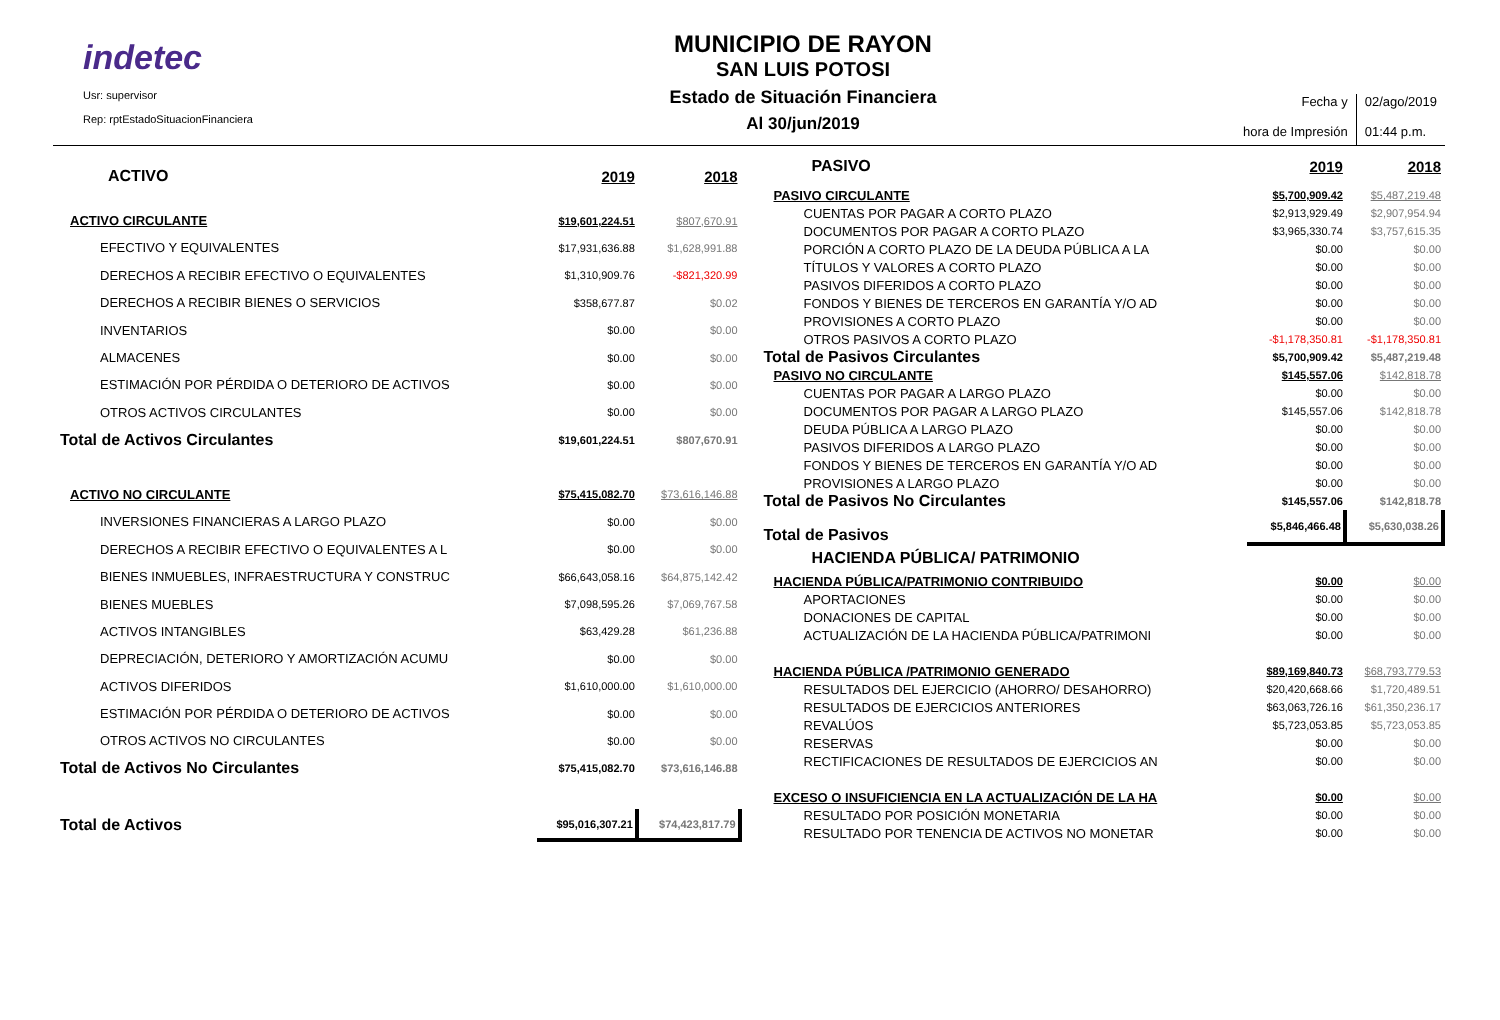indetec
Usr: supervisor
Rep: rptEstadoSituacionFinanciera
MUNICIPIO DE RAYON
SAN LUIS POTOSI
Estado de Situación Financiera
Al 30/jun/2019
Fecha y
hora de Impresión
02/ago/2019
01:44 p.m.
| ACTIVO | 2019 | 2018 |
| ACTIVO CIRCULANTE | $19,601,224.51 | $807,670.91 |
| EFECTIVO Y EQUIVALENTES | $17,931,636.88 | $1,628,991.88 |
| DERECHOS A RECIBIR EFECTIVO O EQUIVALENTES | $1,310,909.76 | -$821,320.99 |
| DERECHOS A RECIBIR BIENES O SERVICIOS | $358,677.87 | $0.02 |
| INVENTARIOS | $0.00 | $0.00 |
| ALMACENES | $0.00 | $0.00 |
| ESTIMACIÓN POR PÉRDIDA O DETERIORO DE ACTIVOS | $0.00 | $0.00 |
| OTROS ACTIVOS CIRCULANTES | $0.00 | $0.00 |
| Total de Activos Circulantes | $19,601,224.51 | $807,670.91 |
| ACTIVO NO CIRCULANTE | $75,415,082.70 | $73,616,146.88 |
| INVERSIONES FINANCIERAS A LARGO PLAZO | $0.00 | $0.00 |
| DERECHOS A RECIBIR EFECTIVO O EQUIVALENTES A L | $0.00 | $0.00 |
| BIENES INMUEBLES, INFRAESTRUCTURA Y CONSTRUC | $66,643,058.16 | $64,875,142.42 |
| BIENES MUEBLES | $7,098,595.26 | $7,069,767.58 |
| ACTIVOS INTANGIBLES | $63,429.28 | $61,236.88 |
| DEPRECIACIÓN, DETERIORO Y AMORTIZACIÓN ACUMU | $0.00 | $0.00 |
| ACTIVOS DIFERIDOS | $1,610,000.00 | $1,610,000.00 |
| ESTIMACIÓN POR PÉRDIDA O DETERIORO DE ACTIVOS | $0.00 | $0.00 |
| OTROS ACTIVOS NO CIRCULANTES | $0.00 | $0.00 |
| Total de Activos No Circulantes | $75,415,082.70 | $73,616,146.88 |
| Total de Activos | $95,016,307.21 | $74,423,817.79 |
| PASIVO | 2019 | 2018 |
| PASIVO CIRCULANTE | $5,700,909.42 | $5,487,219.48 |
| CUENTAS POR PAGAR A CORTO PLAZO | $2,913,929.49 | $2,907,954.94 |
| DOCUMENTOS POR PAGAR A CORTO PLAZO | $3,965,330.74 | $3,757,615.35 |
| PORCIÓN A CORTO PLAZO DE LA DEUDA PÚBLICA A LA | $0.00 | $0.00 |
| TÍTULOS Y VALORES A CORTO PLAZO | $0.00 | $0.00 |
| PASIVOS DIFERIDOS A CORTO PLAZO | $0.00 | $0.00 |
| FONDOS Y BIENES DE TERCEROS EN GARANTÍA Y/O AD | $0.00 | $0.00 |
| PROVISIONES A CORTO PLAZO | $0.00 | $0.00 |
| OTROS PASIVOS A CORTO PLAZO | -$1,178,350.81 | -$1,178,350.81 |
| Total de Pasivos Circulantes | $5,700,909.42 | $5,487,219.48 |
| PASIVO NO CIRCULANTE | $145,557.06 | $142,818.78 |
| CUENTAS POR PAGAR A LARGO PLAZO | $0.00 | $0.00 |
| DOCUMENTOS POR PAGAR A LARGO PLAZO | $145,557.06 | $142,818.78 |
| DEUDA PÚBLICA A LARGO PLAZO | $0.00 | $0.00 |
| PASIVOS DIFERIDOS A LARGO PLAZO | $0.00 | $0.00 |
| FONDOS Y BIENES DE TERCEROS EN GARANTÍA Y/O AD | $0.00 | $0.00 |
| PROVISIONES A LARGO PLAZO | $0.00 | $0.00 |
| Total de Pasivos No Circulantes | $145,557.06 | $142,818.78 |
| Total de Pasivos | $5,846,466.48 | $5,630,038.26 |
| HACIENDA PÚBLICA/ PATRIMONIO | | |
| HACIENDA PÚBLICA/PATRIMONIO CONTRIBUIDO | $0.00 | $0.00 |
| APORTACIONES | $0.00 | $0.00 |
| DONACIONES DE CAPITAL | $0.00 | $0.00 |
| ACTUALIZACIÓN DE LA HACIENDA PÚBLICA/PATRIMONI | $0.00 | $0.00 |
| HACIENDA PÚBLICA /PATRIMONIO GENERADO | $89,169,840.73 | $68,793,779.53 |
| RESULTADOS DEL EJERCICIO (AHORRO/ DESAHORRO) | $20,420,668.66 | $1,720,489.51 |
| RESULTADOS DE EJERCICIOS ANTERIORES | $63,063,726.16 | $61,350,236.17 |
| REVALÚOS | $5,723,053.85 | $5,723,053.85 |
| RESERVAS | $0.00 | $0.00 |
| RECTIFICACIONES DE RESULTADOS DE EJERCICIOS AN | $0.00 | $0.00 |
| EXCESO O INSUFICIENCIA EN LA ACTUALIZACIÓN DE LA HA | $0.00 | $0.00 |
| RESULTADO POR POSICIÓN MONETARIA | $0.00 | $0.00 |
| RESULTADO POR TENENCIA DE ACTIVOS NO MONETAR | $0.00 | $0.00 |